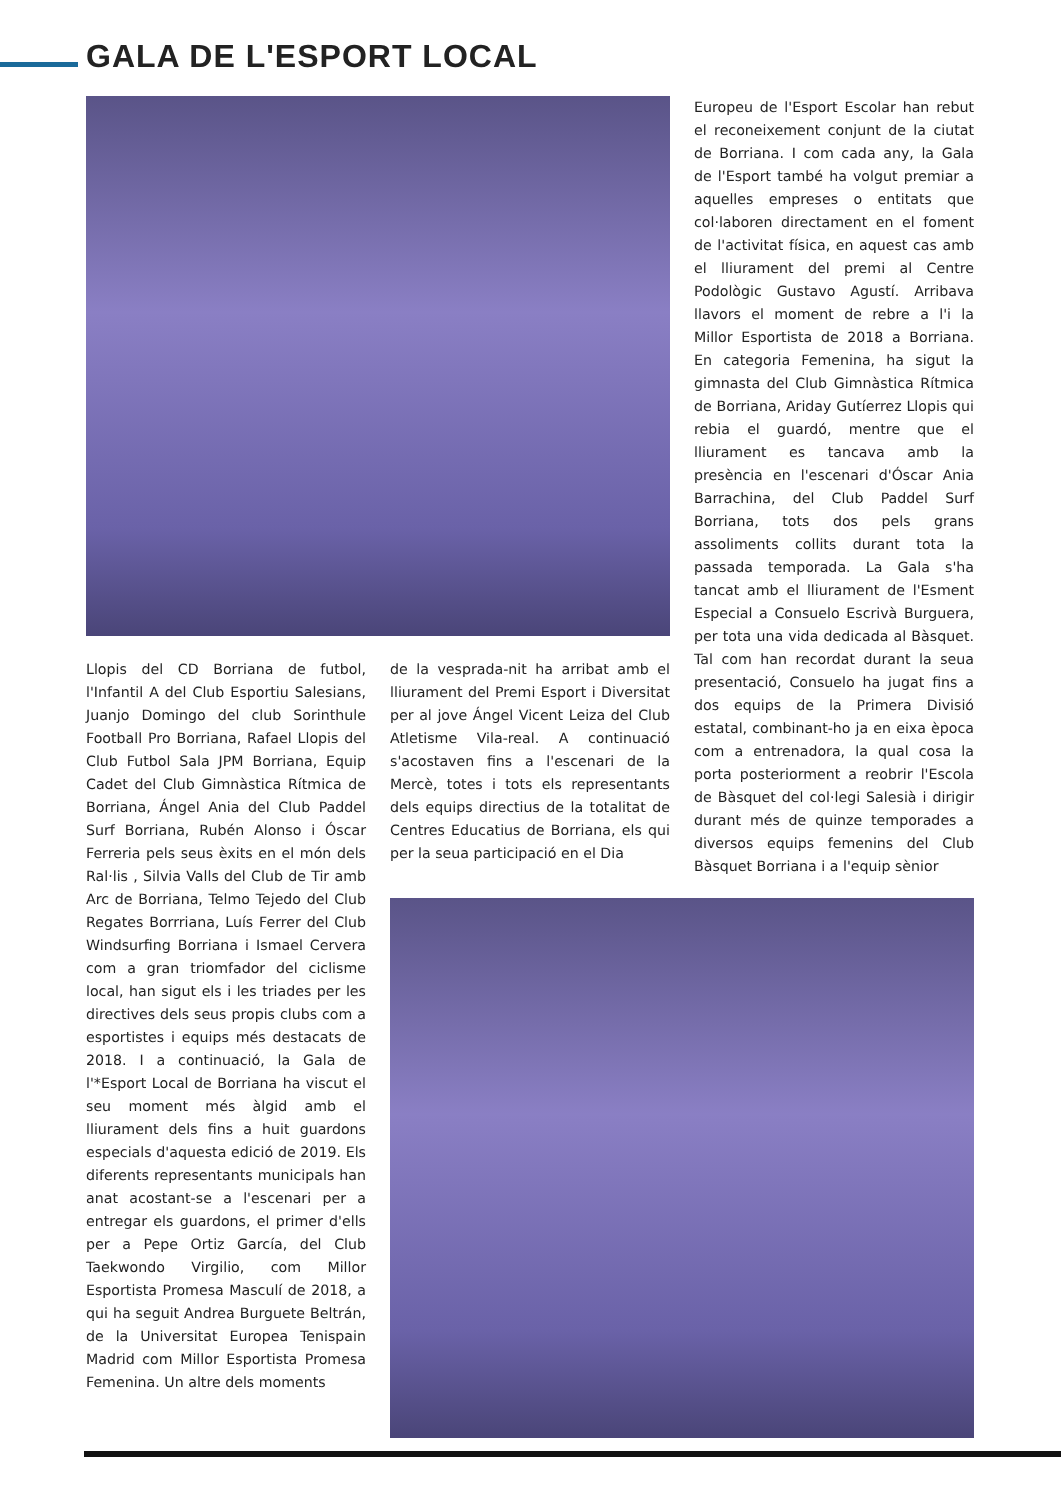GALA DE L'ESPORT LOCAL
Europeu de l'Esport Escolar han rebut el reconeixement conjunt de la ciutat de Borriana. I com cada any, la Gala de l'Esport també ha volgut premiar a aquelles empreses o entitats que col·laboren directament en el foment de l'activitat física, en aquest cas amb el lliurament del premi al Centre Podològic Gustavo Agustí. Arribava llavors el moment de rebre a l'i la Millor Esportista de 2018 a Borriana. En categoria Femenina, ha sigut la gimnasta del Club Gimnàstica Rítmica de Borriana, Ariday Gutíerrez Llopis qui rebia el guardó, mentre que el lliurament es tancava amb la presència en l'escenari d'Óscar Ania Barrachina, del Club Paddel Surf Borriana, tots dos pels grans assoliments collits durant tota la passada temporada. La Gala s'ha tancat amb el lliurament de l'Esment Especial a Consuelo Escrivà Burguera, per tota una vida dedicada al Bàsquet. Tal com han recordat durant la seua presentació, Consuelo ha jugat fins a dos equips de la Primera Divisió estatal, combinant-ho ja en eixa època com a entrenadora, la qual cosa la porta posteriorment a reobrir l'Escola de Bàsquet del col·legi Salesià i dirigir durant més de quinze temporades a diversos equips femenins del Club Bàsquet Borriana i a l'equip sènior
Llopis del CD Borriana de futbol, l'Infantil A del Club Esportiu Salesians, Juanjo Domingo del club Sorinthule Football Pro Borriana, Rafael Llopis del Club Futbol Sala JPM Borriana, Equip Cadet del Club Gimnàstica Rítmica de Borriana, Ángel Ania del Club Paddel Surf Borriana, Rubén Alonso i Óscar Ferreria pels seus èxits en el món dels Ral·lis , Silvia Valls del Club de Tir amb Arc de Borriana, Telmo Tejedo del Club Regates Borrriana, Luís Ferrer del Club Windsurfing Borriana i Ismael Cervera com a gran triomfador del ciclisme local, han sigut els i les triades per les directives dels seus propis clubs com a esportistes i equips més destacats de 2018. I a continuació, la Gala de l'*Esport Local de Borriana ha viscut el seu moment més àlgid amb el lliurament dels fins a huit guardons especials d'aquesta edició de 2019. Els diferents representants municipals han anat acostant-se a l'escenari per a entregar els guardons, el primer d'ells per a Pepe Ortiz García, del Club Taekwondo Virgilio, com Millor Esportista Promesa Masculí de 2018, a qui ha seguit Andrea Burguete Beltrán, de la Universitat Europea Tenispain Madrid com Millor Esportista Promesa Femenina. Un altre dels moments
de la vesprada-nit ha arribat amb el lliurament del Premi Esport i Diversitat per al jove Ángel Vicent Leiza del Club Atletisme Vila-real. A continuació s'acostaven fins a l'escenari de la Mercè, totes i tots els representants dels equips directius de la totalitat de Centres Educatius de Borriana, els qui per la seua participació en el Dia